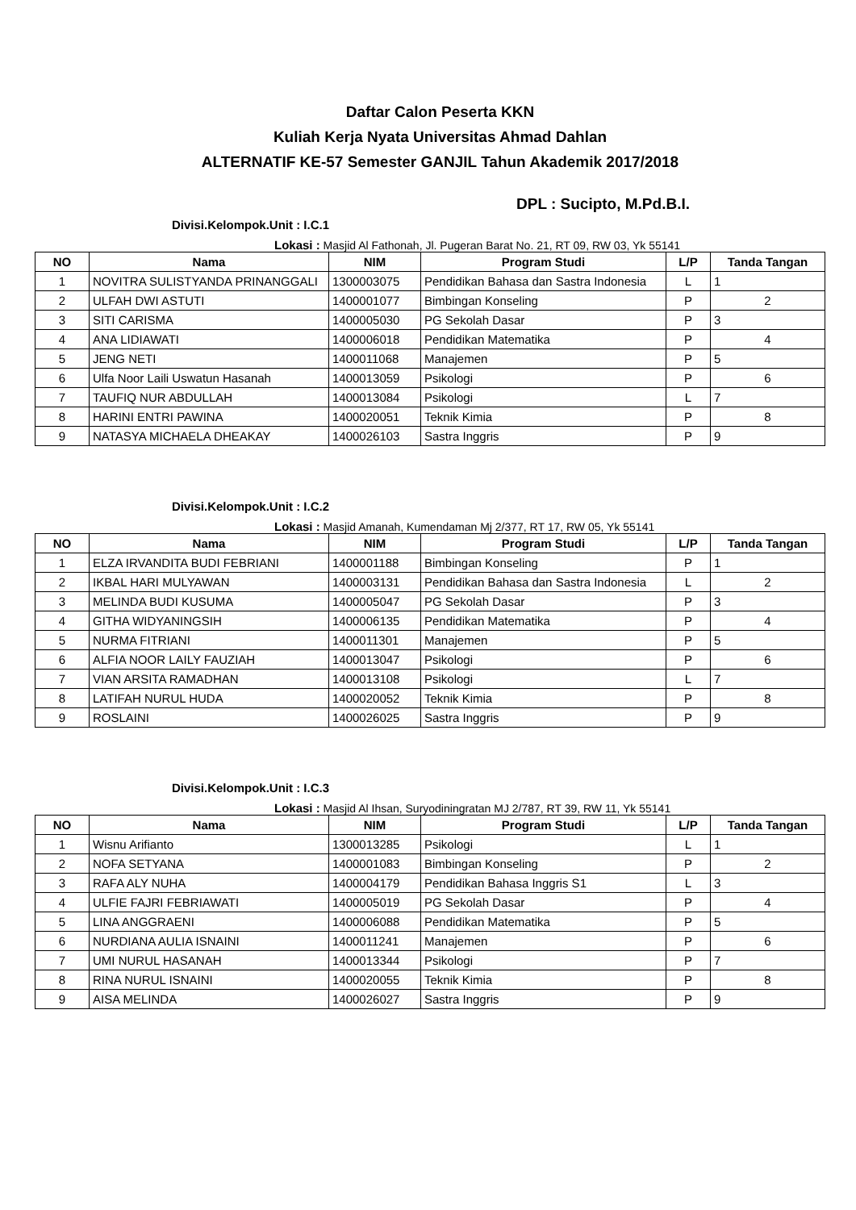Daftar Calon Peserta KKN
Kuliah Kerja Nyata Universitas Ahmad Dahlan
ALTERNATIF KE-57 Semester GANJIL Tahun Akademik 2017/2018
DPL : Sucipto, M.Pd.B.I.
Divisi.Kelompok.Unit : I.C.1
Lokasi : Masjid Al Fathonah, Jl. Pugeran Barat No. 21, RT 09, RW 03, Yk 55141
| NO | Nama | NIM | Program Studi | L/P | Tanda Tangan |
| --- | --- | --- | --- | --- | --- |
| 1 | NOVITRA SULISTYANDA PRINANGGALI | 1300003075 | Pendidikan Bahasa dan Sastra Indonesia | L | 1 |
| 2 | ULFAH DWI ASTUTI | 1400001077 | Bimbingan Konseling | P | 2 |
| 3 | SITI CARISMA | 1400005030 | PG Sekolah Dasar | P | 3 |
| 4 | ANA LIDIAWATI | 1400006018 | Pendidikan Matematika | P | 4 |
| 5 | JENG NETI | 1400011068 | Manajemen | P | 5 |
| 6 | Ulfa Noor Laili Uswatun Hasanah | 1400013059 | Psikologi | P | 6 |
| 7 | TAUFIQ NUR ABDULLAH | 1400013084 | Psikologi | L | 7 |
| 8 | HARINI ENTRI PAWINA | 1400020051 | Teknik Kimia | P | 8 |
| 9 | NATASYA MICHAELA DHEAKAY | 1400026103 | Sastra Inggris | P | 9 |
Divisi.Kelompok.Unit : I.C.2
Lokasi : Masjid Amanah, Kumendaman Mj 2/377, RT 17, RW 05, Yk 55141
| NO | Nama | NIM | Program Studi | L/P | Tanda Tangan |
| --- | --- | --- | --- | --- | --- |
| 1 | ELZA IRVANDITA BUDI FEBRIANI | 1400001188 | Bimbingan Konseling | P | 1 |
| 2 | IKBAL HARI MULYAWAN | 1400003131 | Pendidikan Bahasa dan Sastra Indonesia | L | 2 |
| 3 | MELINDA BUDI KUSUMA | 1400005047 | PG Sekolah Dasar | P | 3 |
| 4 | GITHA WIDYANINGSIH | 1400006135 | Pendidikan Matematika | P | 4 |
| 5 | NURMA FITRIANI | 1400011301 | Manajemen | P | 5 |
| 6 | ALFIA NOOR LAILY FAUZIAH | 1400013047 | Psikologi | P | 6 |
| 7 | VIAN ARSITA RAMADHAN | 1400013108 | Psikologi | L | 7 |
| 8 | LATIFAH NURUL HUDA | 1400020052 | Teknik Kimia | P | 8 |
| 9 | ROSLAINI | 1400026025 | Sastra Inggris | P | 9 |
Divisi.Kelompok.Unit : I.C.3
Lokasi : Masjid Al Ihsan, Suryodiningratan MJ 2/787, RT 39, RW 11, Yk 55141
| NO | Nama | NIM | Program Studi | L/P | Tanda Tangan |
| --- | --- | --- | --- | --- | --- |
| 1 | Wisnu Arifianto | 1300013285 | Psikologi | L | 1 |
| 2 | NOFA SETYANA | 1400001083 | Bimbingan Konseling | P | 2 |
| 3 | RAFA ALY NUHA | 1400004179 | Pendidikan Bahasa Inggris S1 | L | 3 |
| 4 | ULFIE FAJRI FEBRIAWATI | 1400005019 | PG Sekolah Dasar | P | 4 |
| 5 | LINA ANGGRAENI | 1400006088 | Pendidikan Matematika | P | 5 |
| 6 | NURDIANA AULIA ISNAINI | 1400011241 | Manajemen | P | 6 |
| 7 | UMI NURUL HASANAH | 1400013344 | Psikologi | P | 7 |
| 8 | RINA NURUL ISNAINI | 1400020055 | Teknik Kimia | P | 8 |
| 9 | AISA MELINDA | 1400026027 | Sastra Inggris | P | 9 |